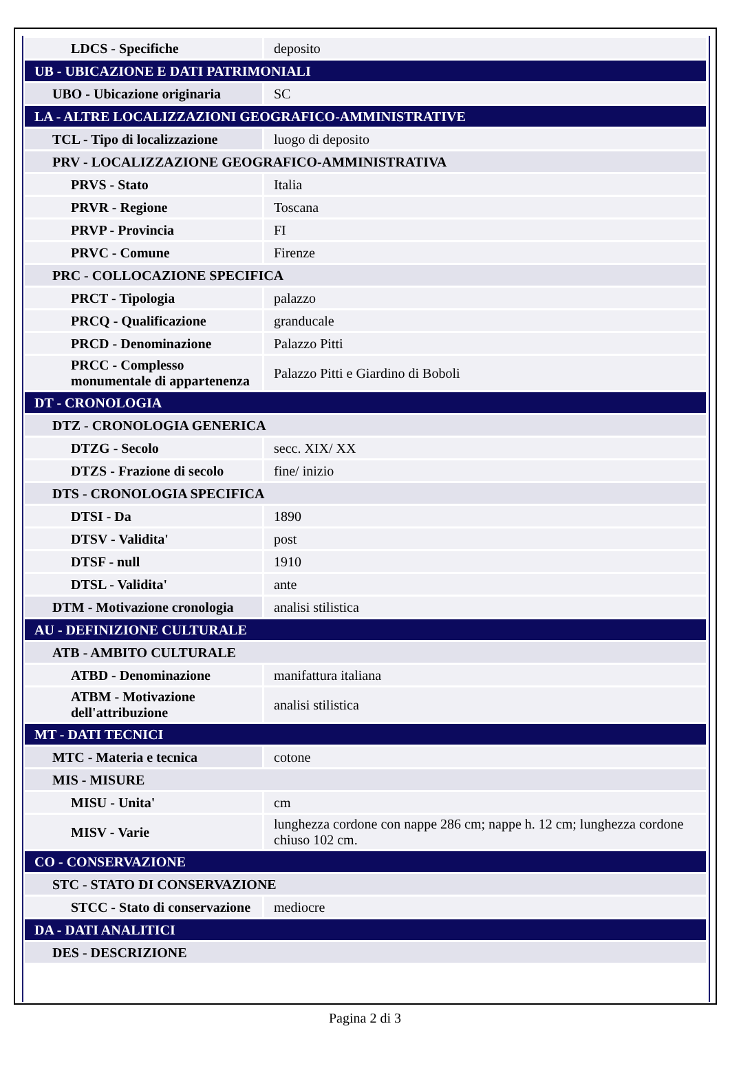| LDCS - Specifiche | deposito |
| UB - UBICAZIONE E DATI PATRIMONIALI | |
| UBO - Ubicazione originaria | SC |
| LA - ALTRE LOCALIZZAZIONI GEOGRAFICO-AMMINISTRATIVE | |
| TCL - Tipo di localizzazione | luogo di deposito |
| PRV - LOCALIZZAZIONE GEOGRAFICO-AMMINISTRATIVA | |
| PRVS - Stato | Italia |
| PRVR - Regione | Toscana |
| PRVP - Provincia | FI |
| PRVC - Comune | Firenze |
| PRC - COLLOCAZIONE SPECIFICA | |
| PRCT - Tipologia | palazzo |
| PRCQ - Qualificazione | granducale |
| PRCD - Denominazione | Palazzo Pitti |
| PRCC - Complesso monumentale di appartenenza | Palazzo Pitti e Giardino di Boboli |
| DT - CRONOLOGIA | |
| DTZ - CRONOLOGIA GENERICA | |
| DTZG - Secolo | secc. XIX/ XX |
| DTZS - Frazione di secolo | fine/ inizio |
| DTS - CRONOLOGIA SPECIFICA | |
| DTSI - Da | 1890 |
| DTSV - Validita' | post |
| DTSF - null | 1910 |
| DTSL - Validita' | ante |
| DTM - Motivazione cronologia | analisi stilistica |
| AU - DEFINIZIONE CULTURALE | |
| ATB - AMBITO CULTURALE | |
| ATBD - Denominazione | manifattura italiana |
| ATBM - Motivazione dell'attribuzione | analisi stilistica |
| MT - DATI TECNICI | |
| MTC - Materia e tecnica | cotone |
| MIS - MISURE | |
| MISU - Unita' | cm |
| MISV - Varie | lunghezza cordone con nappe 286 cm; nappe h. 12 cm; lunghezza cordone chiuso 102 cm. |
| CO - CONSERVAZIONE | |
| STC - STATO DI CONSERVAZIONE | |
| STCC - Stato di conservazione | mediocre |
| DA - DATI ANALITICI | |
| DES - DESCRIZIONE | |
Pagina 2 di 3